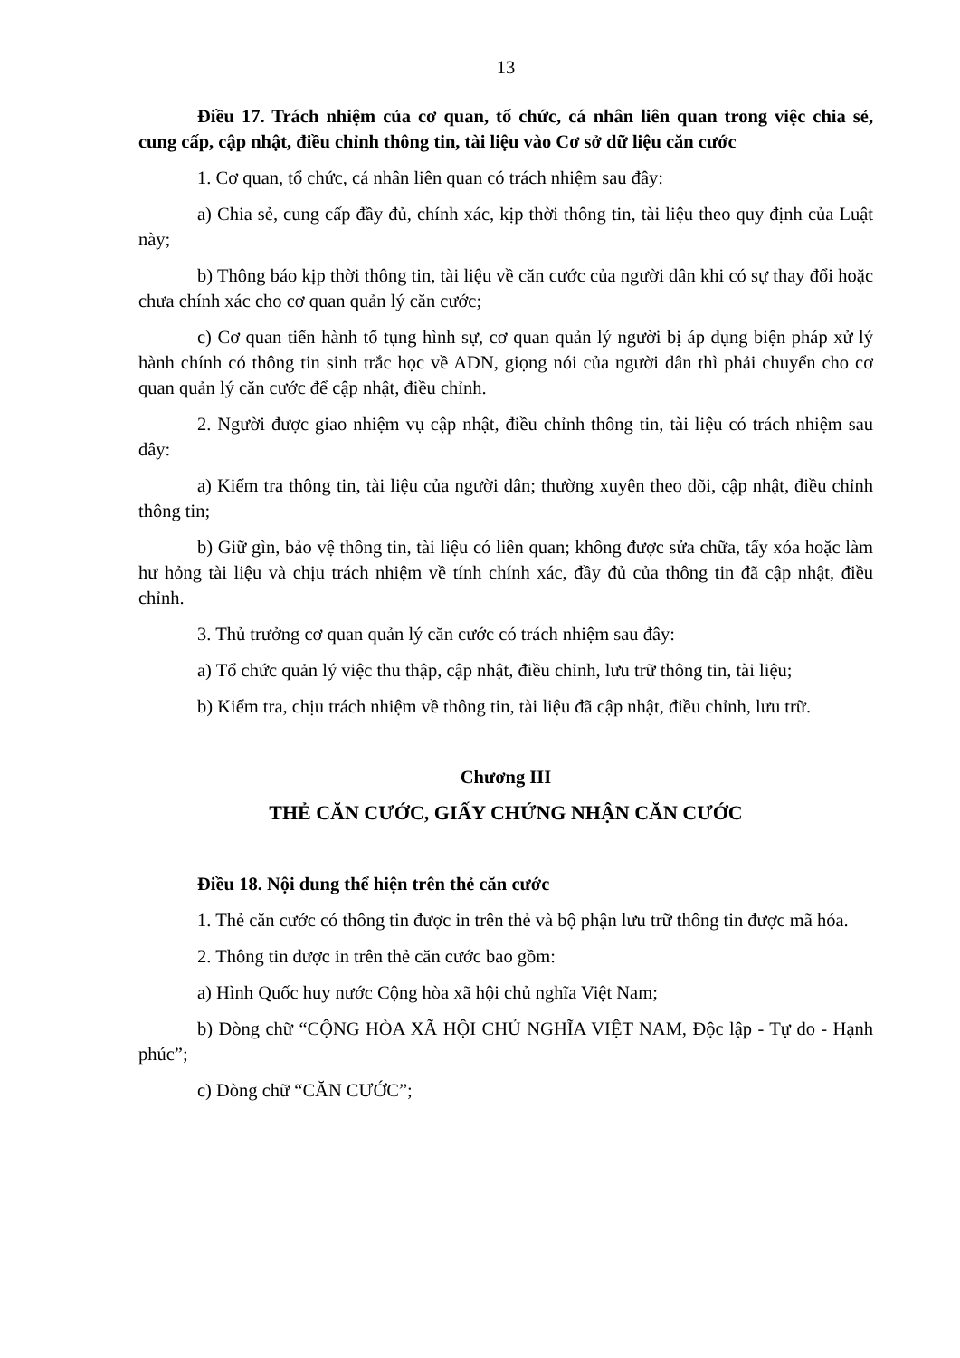13
Điều 17. Trách nhiệm của cơ quan, tổ chức, cá nhân liên quan trong việc chia sẻ, cung cấp, cập nhật, điều chỉnh thông tin, tài liệu vào Cơ sở dữ liệu căn cước
1. Cơ quan, tổ chức, cá nhân liên quan có trách nhiệm sau đây:
a) Chia sẻ, cung cấp đầy đủ, chính xác, kịp thời thông tin, tài liệu theo quy định của Luật này;
b) Thông báo kịp thời thông tin, tài liệu về căn cước của người dân khi có sự thay đổi hoặc chưa chính xác cho cơ quan quản lý căn cước;
c) Cơ quan tiến hành tố tụng hình sự, cơ quan quản lý người bị áp dụng biện pháp xử lý hành chính có thông tin sinh trắc học về ADN, giọng nói của người dân thì phải chuyển cho cơ quan quản lý căn cước để cập nhật, điều chỉnh.
2. Người được giao nhiệm vụ cập nhật, điều chỉnh thông tin, tài liệu có trách nhiệm sau đây:
a) Kiểm tra thông tin, tài liệu của người dân; thường xuyên theo dõi, cập nhật, điều chỉnh thông tin;
b) Giữ gìn, bảo vệ thông tin, tài liệu có liên quan; không được sửa chữa, tẩy xóa hoặc làm hư hỏng tài liệu và chịu trách nhiệm về tính chính xác, đầy đủ của thông tin đã cập nhật, điều chỉnh.
3. Thủ trưởng cơ quan quản lý căn cước có trách nhiệm sau đây:
a) Tổ chức quản lý việc thu thập, cập nhật, điều chỉnh, lưu trữ thông tin, tài liệu;
b) Kiểm tra, chịu trách nhiệm về thông tin, tài liệu đã cập nhật, điều chỉnh, lưu trữ.
Chương III
THẺ CĂN CƯỚC, GIẤY CHỨNG NHẬN CĂN CƯỚC
Điều 18. Nội dung thể hiện trên thẻ căn cước
1. Thẻ căn cước có thông tin được in trên thẻ và bộ phận lưu trữ thông tin được mã hóa.
2. Thông tin được in trên thẻ căn cước bao gồm:
a) Hình Quốc huy nước Cộng hòa xã hội chủ nghĩa Việt Nam;
b) Dòng chữ “CỘNG HÒA XÃ HỘI CHỦ NGHĨA VIỆT NAM, Độc lập - Tự do - Hạnh phúc”;
c) Dòng chữ “CĂN CƯỚC”;